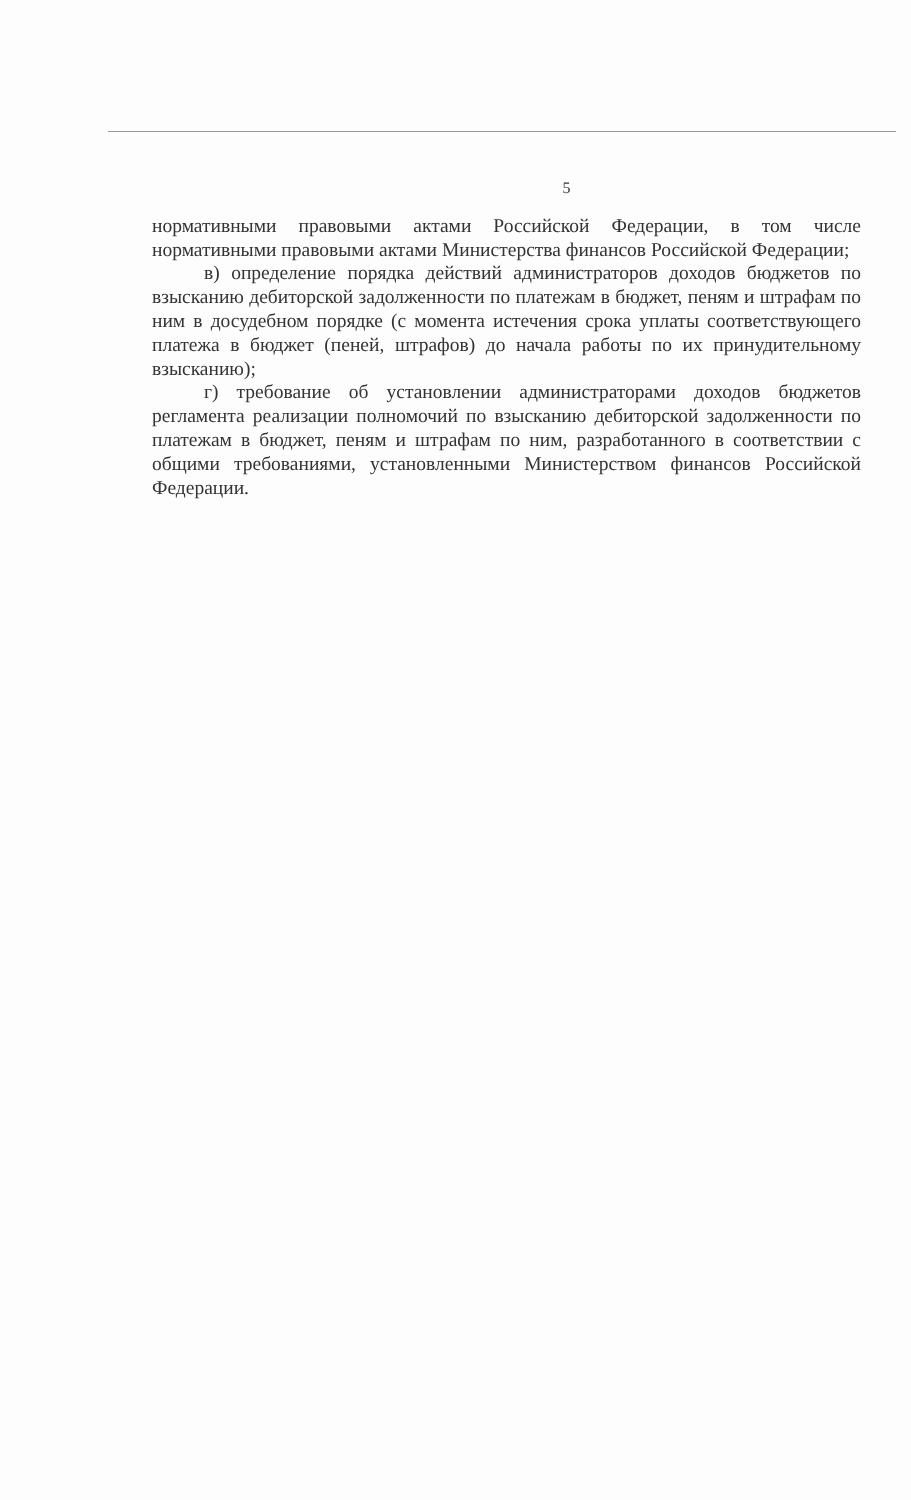5
нормативными правовыми актами Российской Федерации, в том числе нормативными правовыми актами Министерства финансов Российской Федерации;
в) определение порядка действий администраторов доходов бюджетов по взысканию дебиторской задолженности по платежам в бюджет, пеням и штрафам по ним в досудебном порядке (с момента истечения срока уплаты соответствующего платежа в бюджет (пеней, штрафов) до начала работы по их принудительному взысканию);
г) требование об установлении администраторами доходов бюджетов регламента реализации полномочий по взысканию дебиторской задолженности по платежам в бюджет, пеням и штрафам по ним, разработанного в соответствии с общими требованиями, установленными Министерством финансов Российской Федерации.